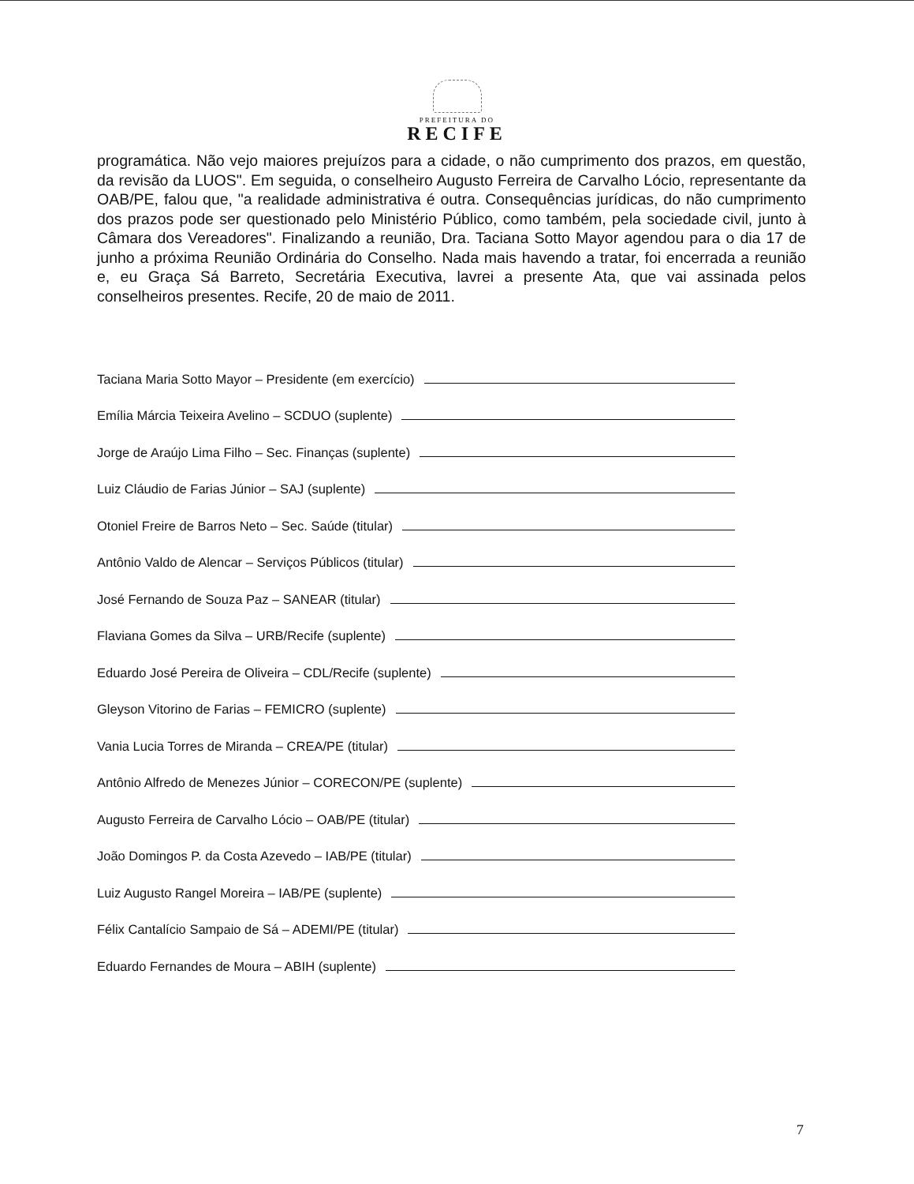PREFEITURA DO
RECIFE
programática. Não vejo maiores prejuízos para a cidade, o não cumprimento dos prazos, em questão, da revisão da LUOS". Em seguida, o conselheiro Augusto Ferreira de Carvalho Lócio, representante da OAB/PE, falou que, "a realidade administrativa é outra. Consequências jurídicas, do não cumprimento dos prazos pode ser questionado pelo Ministério Público, como também, pela sociedade civil, junto à Câmara dos Vereadores". Finalizando a reunião, Dra. Taciana Sotto Mayor agendou para o dia 17 de junho a próxima Reunião Ordinária do Conselho. Nada mais havendo a tratar, foi encerrada a reunião e, eu Graça Sá Barreto, Secretária Executiva, lavrei a presente Ata, que vai assinada pelos conselheiros presentes. Recife, 20 de maio de 2011.
Taciana Maria Sotto Mayor – Presidente (em exercício)
Emília Márcia Teixeira Avelino – SCDUO (suplente)
Jorge de Araújo Lima Filho – Sec. Finanças (suplente)
Luiz Cláudio de Farias Júnior – SAJ (suplente)
Otoniel Freire de Barros Neto – Sec. Saúde (titular)
Antônio Valdo de Alencar – Serviços Públicos (titular)
José Fernando de Souza Paz – SANEAR (titular)
Flaviana Gomes da Silva – URB/Recife (suplente)
Eduardo José Pereira de Oliveira – CDL/Recife (suplente)
Gleyson Vitorino de Farias – FEMICRO (suplente)
Vania Lucia Torres de Miranda – CREA/PE (titular)
Antônio Alfredo de Menezes Júnior – CORECON/PE (suplente)
Augusto Ferreira de Carvalho Lócio – OAB/PE (titular)
João Domingos P. da Costa Azevedo – IAB/PE (titular)
Luiz Augusto Rangel Moreira – IAB/PE (suplente)
Félix Cantalício Sampaio de Sá – ADEMI/PE (titular)
Eduardo Fernandes de Moura – ABIH (suplente)
7